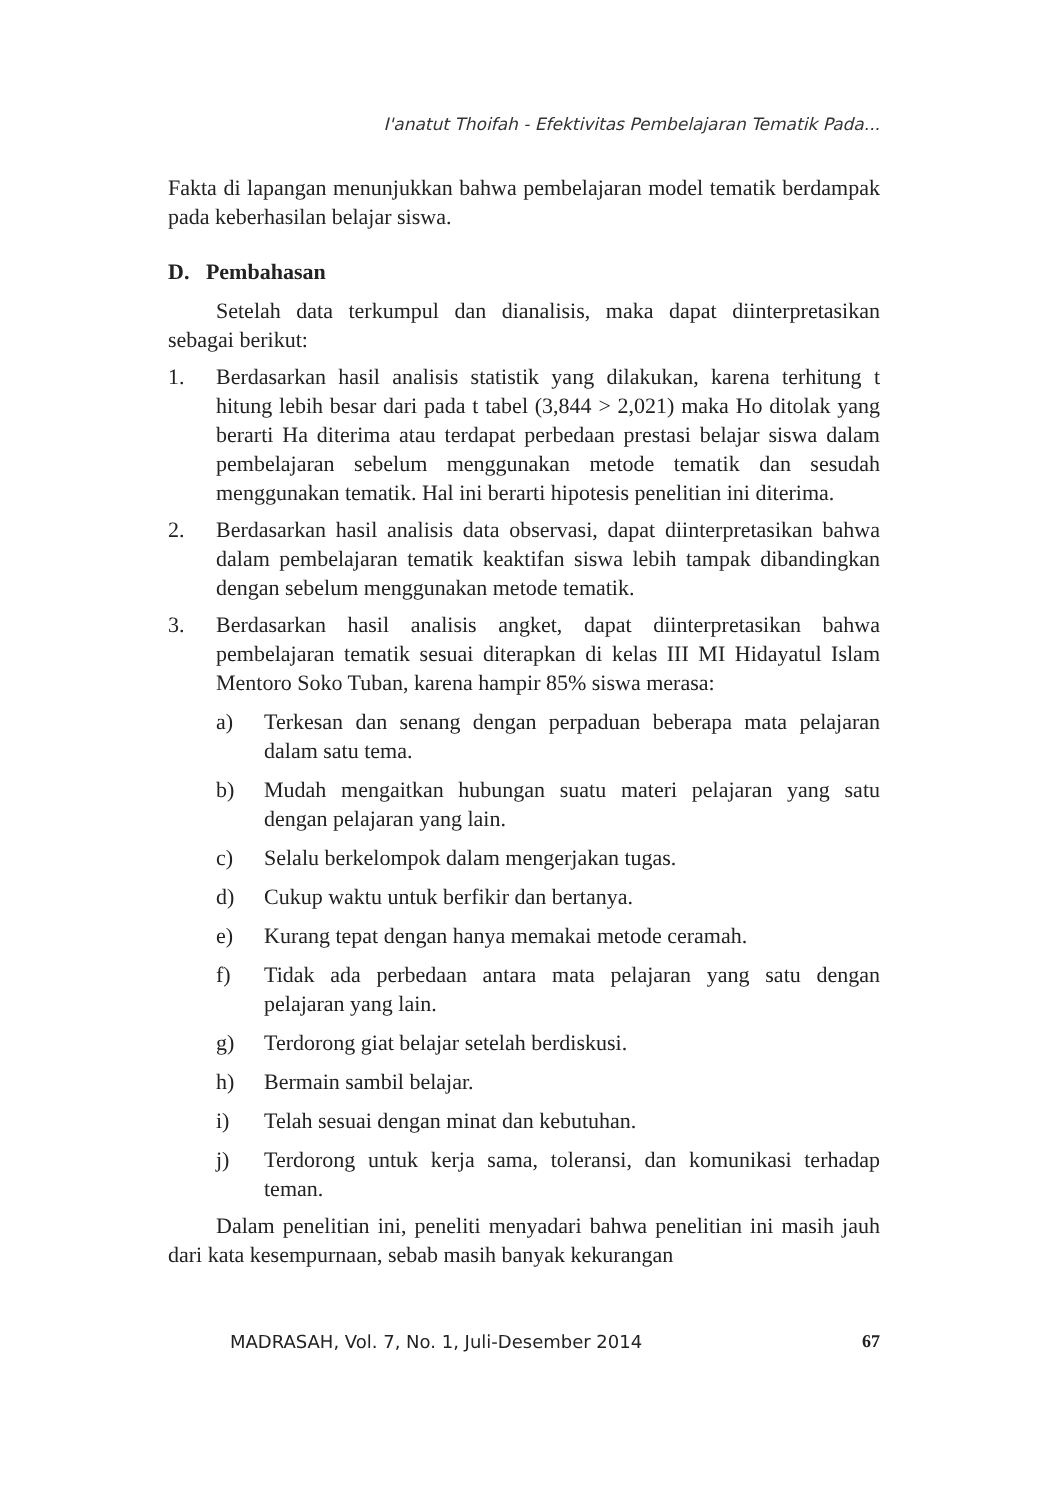I'anatut Thoifah - Efektivitas Pembelajaran Tematik Pada...
Fakta di lapangan menunjukkan bahwa pembelajaran model tematik berdampak pada keberhasilan belajar siswa.
D. Pembahasan
Setelah data terkumpul dan dianalisis, maka dapat diinterpretasikan sebagai berikut:
1. Berdasarkan hasil analisis statistik yang dilakukan, karena terhitung t hitung lebih besar dari pada t tabel (3,844 > 2,021) maka Ho ditolak yang berarti Ha diterima atau terdapat perbedaan prestasi belajar siswa dalam pembelajaran sebelum menggunakan metode tematik dan sesudah menggunakan tematik. Hal ini berarti hipotesis penelitian ini diterima.
2. Berdasarkan hasil analisis data observasi, dapat diinterpretasikan bahwa dalam pembelajaran tematik keaktifan siswa lebih tampak dibandingkan dengan sebelum menggunakan metode tematik.
3. Berdasarkan hasil analisis angket, dapat diinterpretasikan bahwa pembelajaran tematik sesuai diterapkan di kelas III MI Hidayatul Islam Mentoro Soko Tuban, karena hampir 85% siswa merasa:
a) Terkesan dan senang dengan perpaduan beberapa mata pelajaran dalam satu tema.
b) Mudah mengaitkan hubungan suatu materi pelajaran yang satu dengan pelajaran yang lain.
c) Selalu berkelompok dalam mengerjakan tugas.
d) Cukup waktu untuk berfikir dan bertanya.
e) Kurang tepat dengan hanya memakai metode ceramah.
f) Tidak ada perbedaan antara mata pelajaran yang satu dengan pelajaran yang lain.
g) Terdorong giat belajar setelah berdiskusi.
h) Bermain sambil belajar.
i) Telah sesuai dengan minat dan kebutuhan.
j) Terdorong untuk kerja sama, toleransi, dan komunikasi terhadap teman.
Dalam penelitian ini, peneliti menyadari bahwa penelitian ini masih jauh dari kata kesempurnaan, sebab masih banyak kekurangan
MADRASAH, Vol. 7, No. 1, Juli-Desember 2014 67